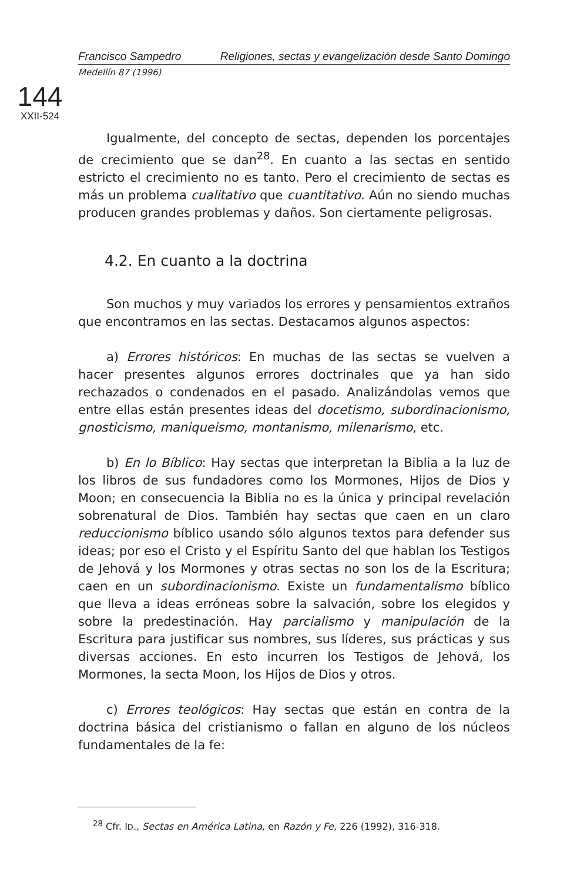144
XXII-524
Francisco Sampedro Religiones, sectas y evangelización desde Santo Domingo
Medellín 87 (1996)
Igualmente, del concepto de sectas, dependen los porcentajes de crecimiento que se dan<sup>28</sup>. En cuanto a las sectas en sentido estricto el crecimiento no es tanto. Pero el crecimiento de sectas es más un problema cualitativo que cuantitativo. Aún no siendo muchas producen grandes problemas y daños. Son ciertamente peligrosas.
4.2. En cuanto a la doctrina
Son muchos y muy variados los errores y pensamientos extraños que encontramos en las sectas. Destacamos algunos aspectos:
a) Errores históricos: En muchas de las sectas se vuelven a hacer presentes algunos errores doctrinales que ya han sido rechazados o condenados en el pasado. Analizándolas vemos que entre ellas están presentes ideas del docetismo, subordinacionismo, gnosticismo, maniqueismo, montanismo, milenarismo, etc.
b) En lo Bíblico: Hay sectas que interpretan la Biblia a la luz de los libros de sus fundadores como los Mormones, Hijos de Dios y Moon; en consecuencia la Biblia no es la única y principal revelación sobrenatural de Dios. También hay sectas que caen en un claro reduccionismo bíblico usando sólo algunos textos para defender sus ideas; por eso el Cristo y el Espíritu Santo del que hablan los Testigos de Jehová y los Mormones y otras sectas no son los de la Escritura; caen en un subordinacionismo. Existe un fundamentalismo bíblico que lleva a ideas erróneas sobre la salvación, sobre los elegidos y sobre la predestinación. Hay parcialismo y manipulación de la Escritura para justificar sus nombres, sus líderes, sus prácticas y sus diversas acciones. En esto incurren los Testigos de Jehová, los Mormones, la secta Moon, los Hijos de Dios y otros.
c) Errores teológicos: Hay sectas que están en contra de la doctrina básica del cristianismo o fallan en alguno de los núcleos fundamentales de la fe:
<sup>28</sup> Cfr. ID., Sectas en América Latina, en Razón y Fe, 226 (1992), 316-318.